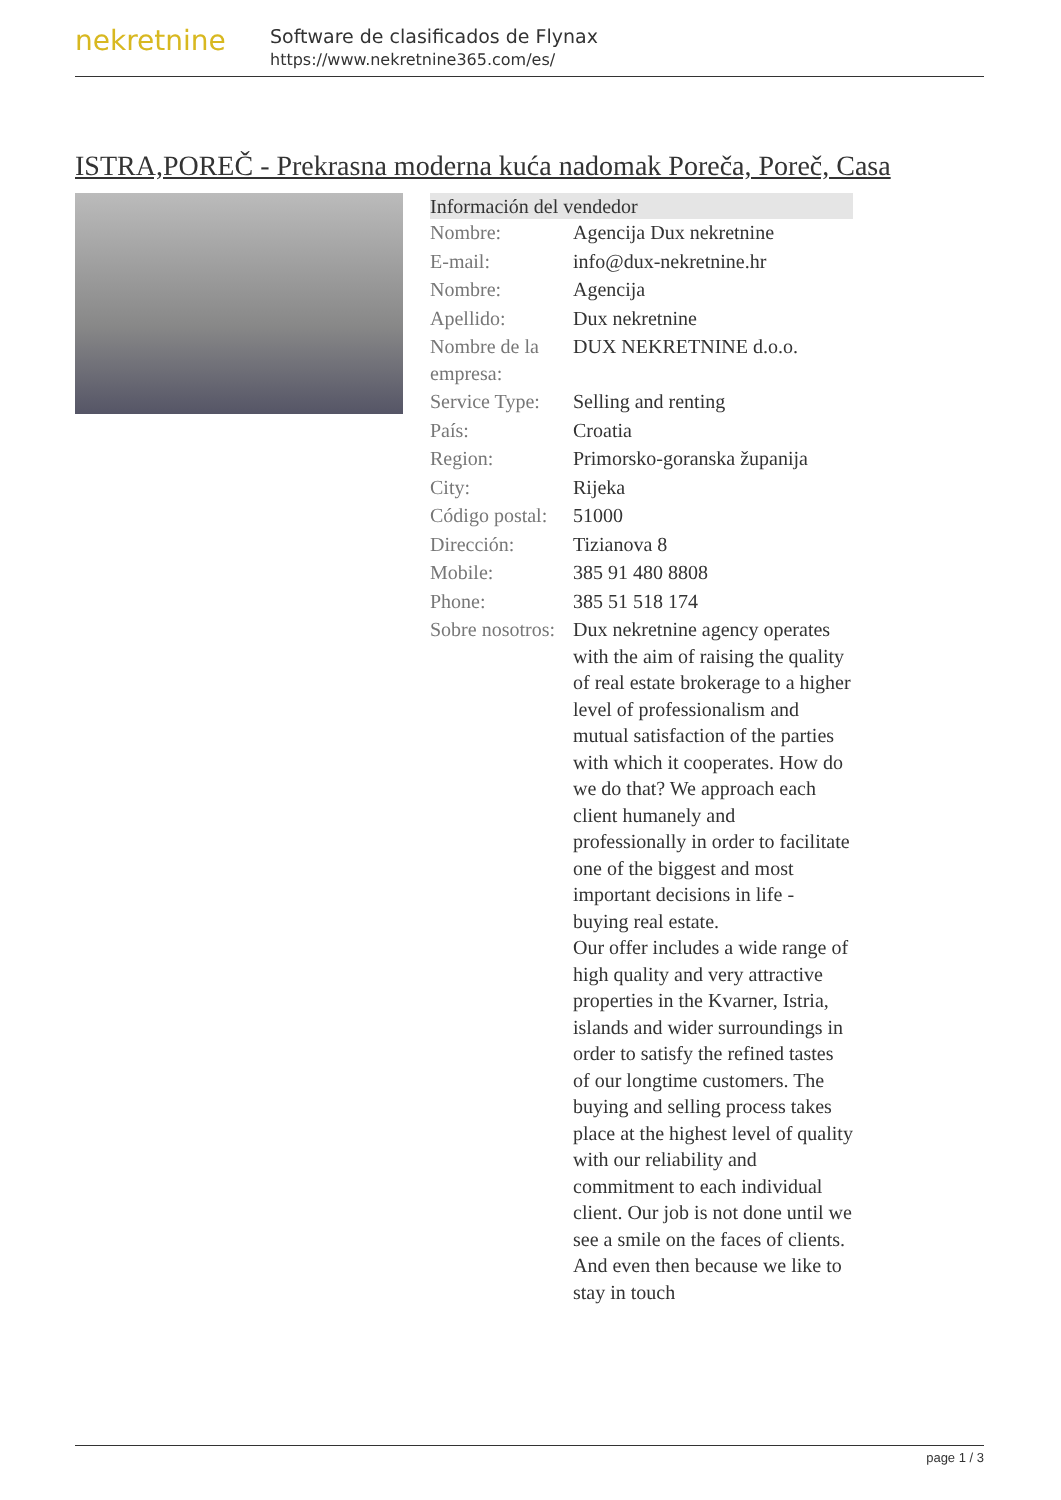nekretnine
Software de clasificados de Flynax
https://www.nekretnine365.com/es/
ISTRA,POREČ - Prekrasna moderna kuća nadomak Poreča, Poreč, Casa
| Información del vendedor | |
| --- | --- |
| Nombre: | Agencija Dux nekretnine |
| E-mail: | info@dux-nekretnine.hr |
| Nombre: | Agencija |
| Apellido: | Dux nekretnine |
| Nombre de la empresa: | DUX NEKRETNINE d.o.o. |
| Service Type: | Selling and renting |
| País: | Croatia |
| Region: | Primorsko-goranska županija |
| City: | Rijeka |
| Código postal: | 51000 |
| Dirección: | Tizianova 8 |
| Mobile: | 385 91 480 8808 |
| Phone: | 385 51 518 174 |
| Sobre nosotros: | Dux nekretnine agency operates with the aim of raising the quality of real estate brokerage to a higher level of professionalism and mutual satisfaction of the parties with which it cooperates. How do we do that? We approach each client humanely and professionally in order to facilitate one of the biggest and most important decisions in life - buying real estate. Our offer includes a wide range of high quality and very attractive properties in the Kvarner, Istria, islands and wider surroundings in order to satisfy the refined tastes of our longtime customers. The buying and selling process takes place at the highest level of quality with our reliability and commitment to each individual client. Our job is not done until we see a smile on the faces of clients. And even then because we like to stay in touch |
page 1 / 3